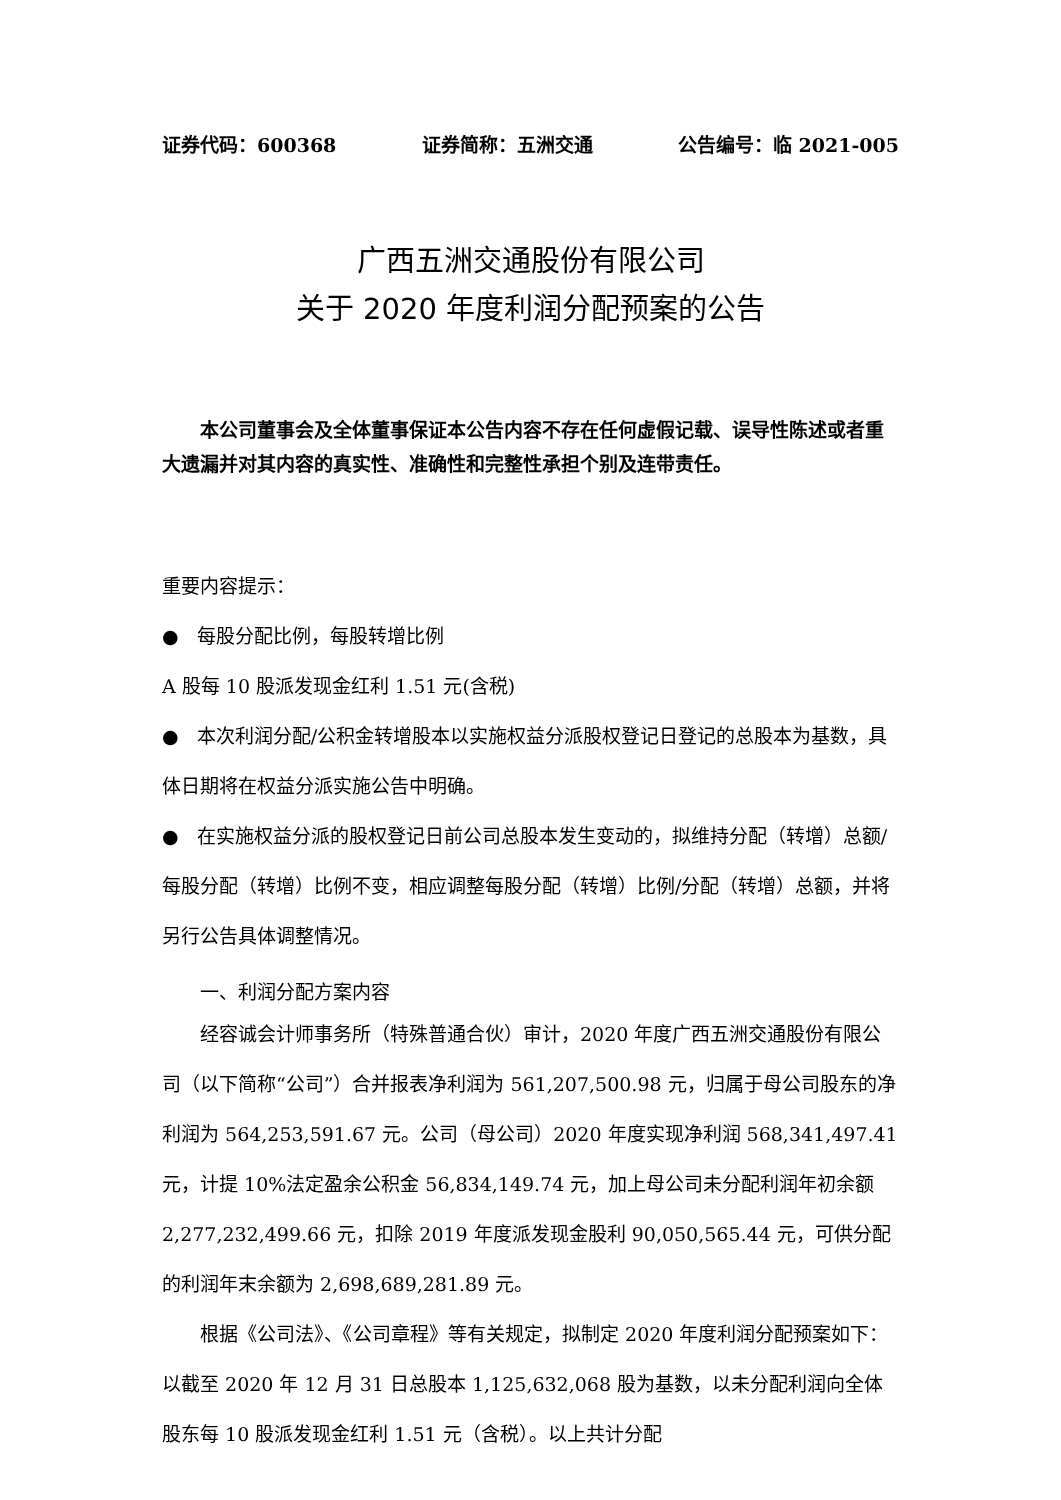证券代码：600368 证券简称：五洲交通 公告编号：临 2021-005
广西五洲交通股份有限公司
关于 2020 年度利润分配预案的公告
本公司董事会及全体董事保证本公告内容不存在任何虚假记载、误导性陈述或者重大遗漏并对其内容的真实性、准确性和完整性承担个别及连带责任。
重要内容提示：
● 每股分配比例，每股转增比例
A 股每 10 股派发现金红利 1.51 元(含税)
● 本次利润分配/公积金转增股本以实施权益分派股权登记日登记的总股本为基数，具体日期将在权益分派实施公告中明确。
● 在实施权益分派的股权登记日前公司总股本发生变动的，拟维持分配（转增）总额/每股分配（转增）比例不变，相应调整每股分配（转增）比例/分配（转增）总额，并将另行公告具体调整情况。
一、利润分配方案内容
经容诚会计师事务所（特殊普通合伙）审计，2020 年度广西五洲交通股份有限公司（以下简称“公司”）合并报表净利润为 561,207,500.98 元，归属于母公司股东的净利润为 564,253,591.67 元。公司（母公司）2020 年度实现净利润 568,341,497.41 元，计提 10%法定盈余公积金 56,834,149.74 元，加上母公司未分配利润年初余额 2,277,232,499.66 元，扣除 2019 年度派发现金股利 90,050,565.44 元，可供分配的利润年末余额为 2,698,689,281.89 元。
根据《公司法》、《公司章程》等有关规定，拟制定 2020 年度利润分配预案如下：以截至 2020 年 12 月 31 日总股本 1,125,632,068 股为基数，以未分配利润向全体股东每 10 股派发现金红利 1.51 元（含税）。以上共计分配